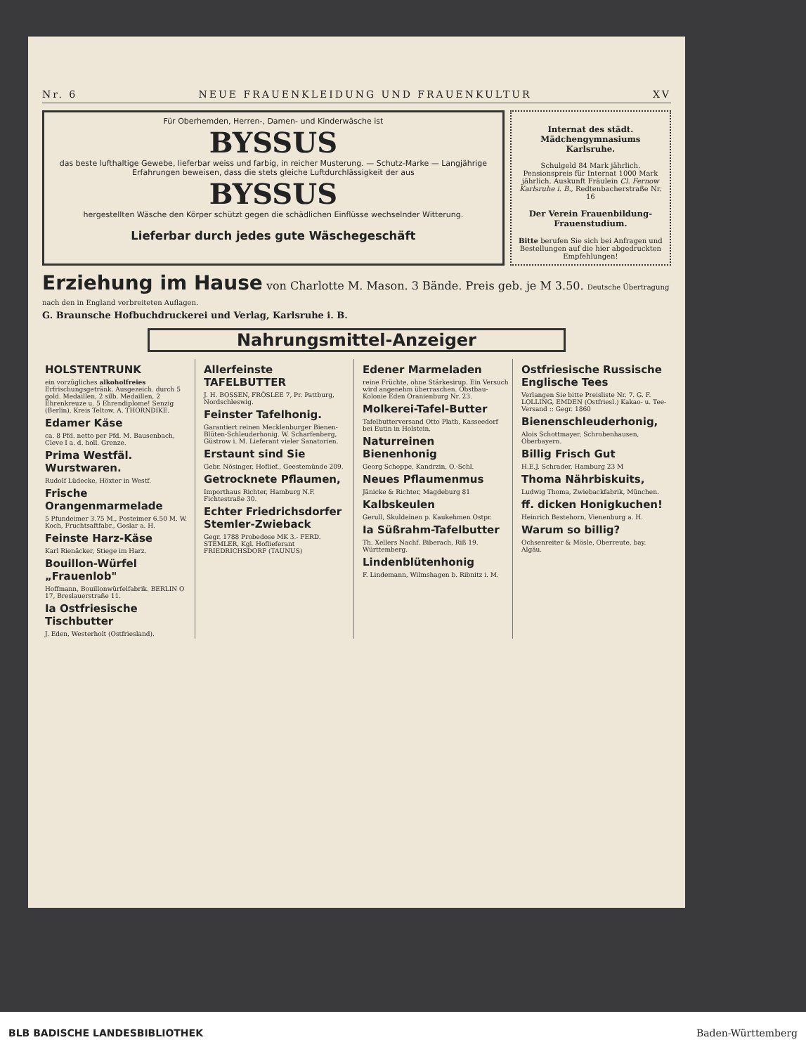Nr. 6 NEUE FRAUENKLEIDUNG UND FRAUENKULTUR XV
Für Oberhemden, Herren-, Damen- und Kinderwäsche ist
BYSSUS
das beste lufthaltige Gewebe, lieferbar weiss und farbig, in reicher Musterung. — Schutz-Marke — Langjährige Erfahrungen beweisen, dass die stets gleiche Luftdurchlässigkeit der aus
BYSSUS
hergestellten Wäsche den Körper schützt gegen die schädlichen Einflüsse wechselnder Witterung.
Lieferbar durch jedes gute Wäschegeschäft
Internat des städt. Mädchengymnasiums Karlsruhe.
Schulgeld 84 Mark jährlich. Pensionspreis für Internat 1000 Mark jährlich. Auskunft Fräulein Cl. Fernow Karlsruhe i. B., Redtenbacherstraße Nr. 16
Der Verein Frauenbildung-Frauenstudium.
Bitte berufen Sie sich bei Anfragen und Bestellungen auf die hier abgedruckten Empfehlungen!
Erziehung im Hause von Charlotte M. Mason. 3 Bände. Preis geb. je M 3.50. Deutsche Übertragung nach den in England verbreiteten Auflagen.
G. Braunsche Hofbuchdruckerei und Verlag, Karlsruhe i. B.
Nahrungsmittel-Anzeiger
HOLSTENTRUNK
ein vorzügliches alkoholfreies Erfrischungsgetränk. Ausgezeich. durch 5 gold. Medaillen, 2 silb. Medaillen, 2 Ehrenkreuze u. 5 Ehrendiplome! Senzig (Berlin), Kreis Teltow. A. THORNDIKE.
Edamer Käse
ca. 8 Pfd. netto per Pfd. M. Bausenbach, Cleve I a. d. holl. Grenze.
Prima Westfäl. Wurstwaren.
Rudolf Lüdecke, Höxter in Westf.
Frische Orangenmarmelade
5 Pfundeimer 3.75 M., Posteimer 6.50 M. W. Koch, Fruchtsaftfabr., Goslar a. H.
Feinste Harz-Käse
Karl Rienäcker, Stiege im Harz.
Bouillon-Würfel „Frauenlob"
Hoffmann, Bouillonwürfelfabrik. BERLIN O 17, Breslauerstraße 11.
Ia Ostfriesische Tischbutter
J. Eden, Westerholt (Ostfriesland).
Allerfeinste TAFELBUTTER
J. H. BOSSEN, FRÖSLEE 7, Pr. Pattburg, Nordschleswig.
Feinster Tafelhonig.
Garantiert reinen Mecklenburger Bienen-Blüten-Schleuderhonig. W. Scharfenberg, Güstrow i. M. Lieferant vieler Sanatorien.
Erstaunt sind Sie
Gebr. Nösinger, Hoflief., Geestemünde 209.
Getrocknete Pflaumen,
Importhaus Richter, Hamburg N.F. Fichtestraße 30.
Echter Friedrichsdorfer Stemler-Zwieback
Gegr. 1788 Probedose MK 3.- FERD. STEMLER, Kgl. Hoflieferant FRIEDRICHSDORF (TAUNUS)
Edener Marmeladen
reine Früchte, ohne Stärkesirup. Ein Versuch wird angenehm überraschen. Obstbau-Kolonie Eden Oranienburg Nr. 23.
Molkerei-Tafel-Butter
Tafelbutterversand Otto Plath, Kasseedorf bei Eutin in Holstein.
Naturreinen Bienenhonig
Georg Schoppe, Kandrzin, O.-Schl.
Neues Pflaumenmus
Jänicke & Richter, Magdeburg 81
Kalbskeulen
Gerull, Skuldeinen p. Kaukehmen Ostpr.
Ia Süßrahm-Tafelbutter
Th. Xellers Nachf. Biberach, Riß 19. Württemberg.
Lindenblütenhonig
F. Lindemann, Wilmshagen b. Ribnitz i. M.
Ostfriesische Russische Englische Tees
Verlangen Sie bitte Preisliste Nr. 7. G. F. LOLLING, EMDEN (Ostfriesl.) Kakao- u. Tee-Versand :: Gegr. 1860
Bienenschleuderhonig,
Alois Schottmayer, Schrobenhausen, Oberbayern.
Billig Frisch Gut
H.E.J. Schrader, Hamburg 23 M
Thoma Nährbiskuits,
Ludwig Thoma, Zwiebackfabrik, München.
ff. dicken Honigkuchen!
Heinrich Bestehorn, Vienenburg a. H.
Warum so billig?
Ochsenreiter & Mösle, Oberreute, bay. Algäu.
BLB BADISCHE LANDESBIBLIOTHEK Baden-Württemberg